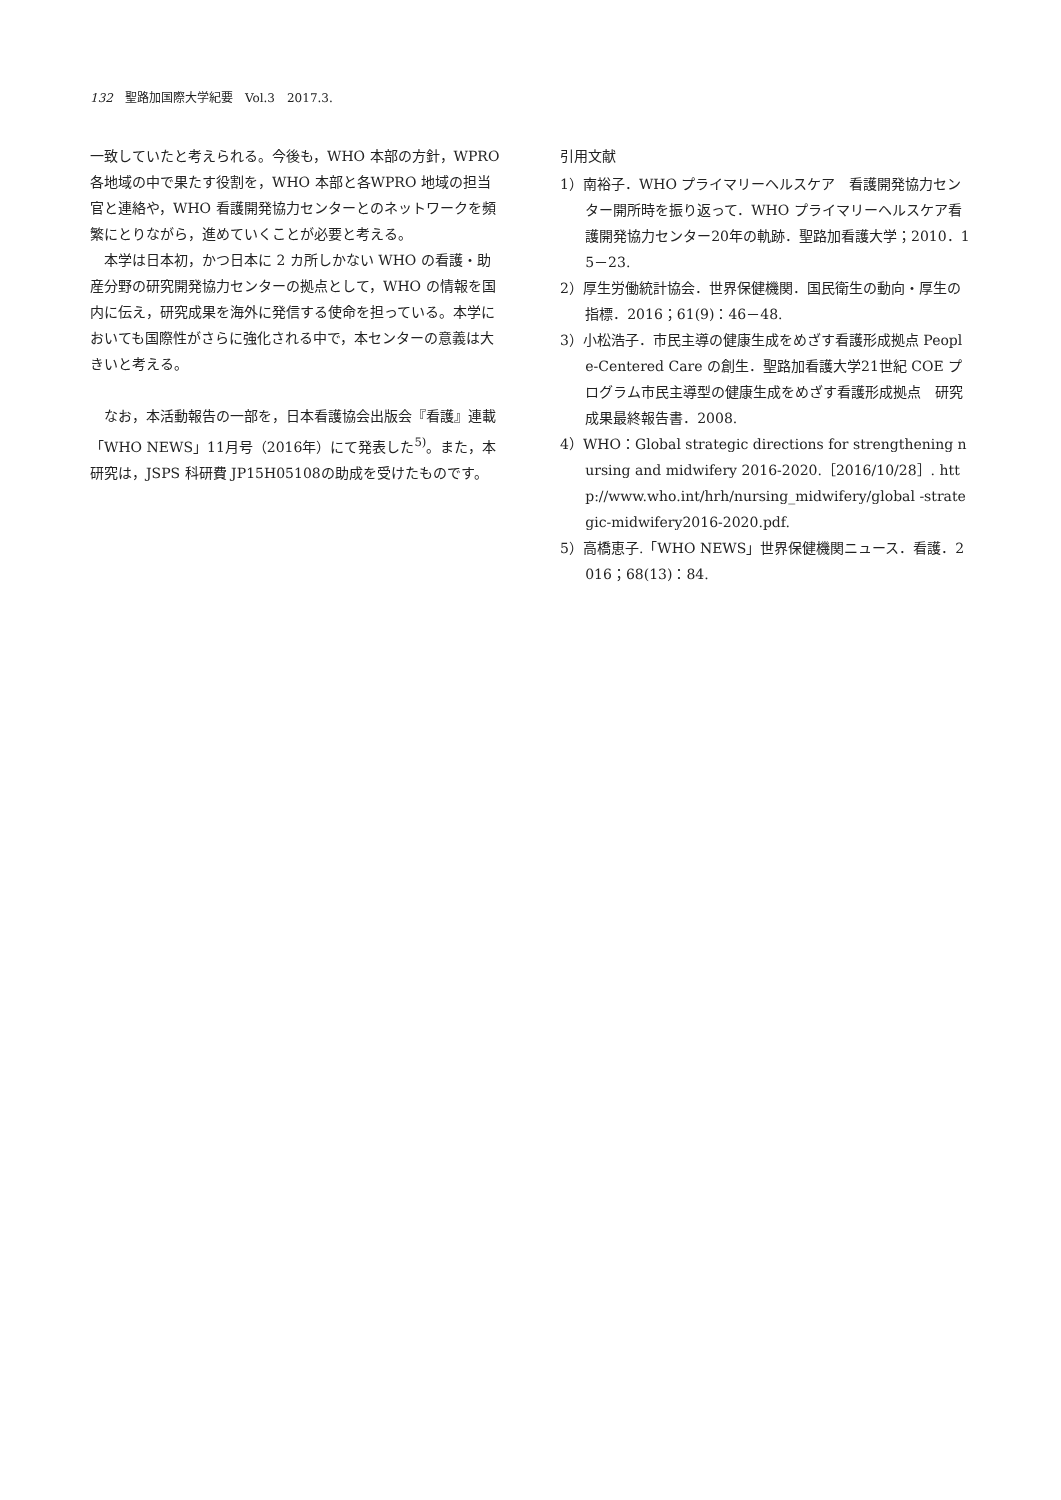132　聖路加国際大学紀要　Vol.3　2017.3.
一致していたと考えられる。今後も，WHO 本部の方針，WPRO 各地域の中で果たす役割を，WHO 本部と各WPRO 地域の担当官と連絡や，WHO 看護開発協力センターとのネットワークを頻繁にとりながら，進めていくことが必要と考える。
本学は日本初，かつ日本に 2 カ所しかない WHO の看護・助産分野の研究開発協力センターの拠点として，WHO の情報を国内に伝え，研究成果を海外に発信する使命を担っている。本学においても国際性がさらに強化される中で，本センターの意義は大きいと考える。
なお，本活動報告の一部を，日本看護協会出版会『看護』連載「WHO NEWS」11月号（2016年）にて発表した<sup>5)</sup>。また，本研究は，JSPS 科研費 JP15H05108の助成を受けたものです。
引用文献
1）南裕子．WHO プライマリーヘルスケア　看護開発協力センター開所時を振り返って．WHO プライマリーヘルスケア看護開発協力センター20年の軌跡．聖路加看護大学；2010．15－23.
2）厚生労働統計協会．世界保健機関．国民衛生の動向・厚生の指標．2016；61(9)：46－48.
3）小松浩子．市民主導の健康生成をめざす看護形成拠点 People-Centered Care の創生．聖路加看護大学21世紀 COE プログラム市民主導型の健康生成をめざす看護形成拠点　研究成果最終報告書．2008.
4）WHO：Global strategic directions for strengthening nursing and midwifery 2016-2020.［2016/10/28］. http://www.who.int/hrh/nursing_midwifery/global -strategic-midwifery2016-2020.pdf.
5）高橋恵子.「WHO NEWS」世界保健機関ニュース．看護．2016；68(13)：84.